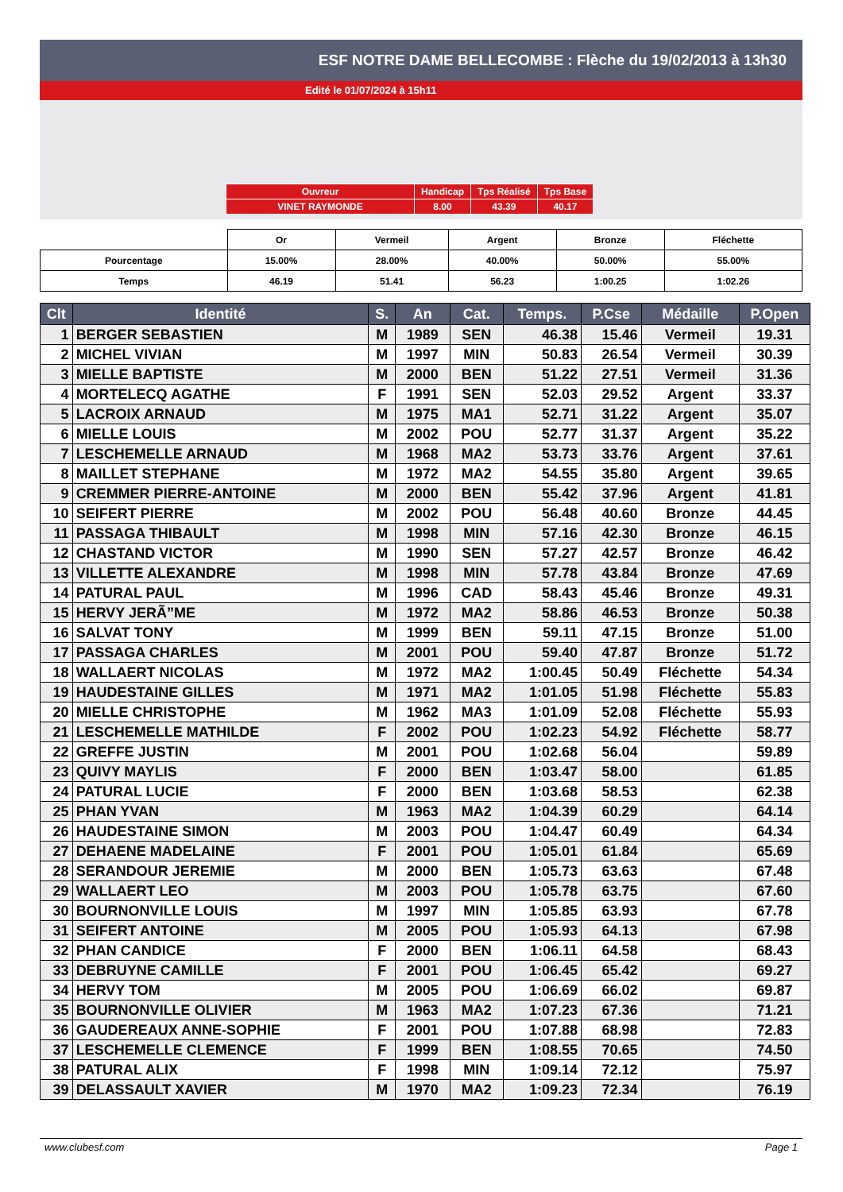ESF NOTRE DAME BELLECOMBE : Flèche du 19/02/2013 à 13h30
Edité le 01/07/2024 à 15h11
| Ouvreur | Handicap | Tps Réalisé | Tps Base |
| VINET RAYMONDE | 8.00 | 43.39 | 40.17 |
| | Or | Vermeil | Argent | Bronze | Fléchette |
| Pourcentage | 15.00% | 28.00% | 40.00% | 50.00% | 55.00% |
| Temps | 46.19 | 51.41 | 56.23 | 1:00.25 | 1:02.26 |
| Clt | Identité | S. | An | Cat. | Temps. | P.Cse | Médaille | P.Open |
| --- | --- | --- | --- | --- | --- | --- | --- | --- |
| 1 | BERGER SEBASTIEN | M | 1989 | SEN | 46.38 | 15.46 | Vermeil | 19.31 |
| 2 | MICHEL VIVIAN | M | 1997 | MIN | 50.83 | 26.54 | Vermeil | 30.39 |
| 3 | MIELLE BAPTISTE | M | 2000 | BEN | 51.22 | 27.51 | Vermeil | 31.36 |
| 4 | MORTELECQ AGATHE | F | 1991 | SEN | 52.03 | 29.52 | Argent | 33.37 |
| 5 | LACROIX ARNAUD | M | 1975 | MA1 | 52.71 | 31.22 | Argent | 35.07 |
| 6 | MIELLE LOUIS | M | 2002 | POU | 52.77 | 31.37 | Argent | 35.22 |
| 7 | LESCHEMELLE ARNAUD | M | 1968 | MA2 | 53.73 | 33.76 | Argent | 37.61 |
| 8 | MAILLET STEPHANE | M | 1972 | MA2 | 54.55 | 35.80 | Argent | 39.65 |
| 9 | CREMMER PIERRE-ANTOINE | M | 2000 | BEN | 55.42 | 37.96 | Argent | 41.81 |
| 10 | SEIFERT PIERRE | M | 2002 | POU | 56.48 | 40.60 | Bronze | 44.45 |
| 11 | PASSAGA THIBAULT | M | 1998 | MIN | 57.16 | 42.30 | Bronze | 46.15 |
| 12 | CHASTAND VICTOR | M | 1990 | SEN | 57.27 | 42.57 | Bronze | 46.42 |
| 13 | VILLETTE ALEXANDRE | M | 1998 | MIN | 57.78 | 43.84 | Bronze | 47.69 |
| 14 | PATURAL PAUL | M | 1996 | CAD | 58.43 | 45.46 | Bronze | 49.31 |
| 15 | HERVY JERÃ”ME | M | 1972 | MA2 | 58.86 | 46.53 | Bronze | 50.38 |
| 16 | SALVAT TONY | M | 1999 | BEN | 59.11 | 47.15 | Bronze | 51.00 |
| 17 | PASSAGA CHARLES | M | 2001 | POU | 59.40 | 47.87 | Bronze | 51.72 |
| 18 | WALLAERT NICOLAS | M | 1972 | MA2 | 1:00.45 | 50.49 | Fléchette | 54.34 |
| 19 | HAUDESTAINE GILLES | M | 1971 | MA2 | 1:01.05 | 51.98 | Fléchette | 55.83 |
| 20 | MIELLE CHRISTOPHE | M | 1962 | MA3 | 1:01.09 | 52.08 | Fléchette | 55.93 |
| 21 | LESCHEMELLE MATHILDE | F | 2002 | POU | 1:02.23 | 54.92 | Fléchette | 58.77 |
| 22 | GREFFE JUSTIN | M | 2001 | POU | 1:02.68 | 56.04 | | 59.89 |
| 23 | QUIVY MAYLIS | F | 2000 | BEN | 1:03.47 | 58.00 | | 61.85 |
| 24 | PATURAL LUCIE | F | 2000 | BEN | 1:03.68 | 58.53 | | 62.38 |
| 25 | PHAN YVAN | M | 1963 | MA2 | 1:04.39 | 60.29 | | 64.14 |
| 26 | HAUDESTAINE SIMON | M | 2003 | POU | 1:04.47 | 60.49 | | 64.34 |
| 27 | DEHAENE MADELAINE | F | 2001 | POU | 1:05.01 | 61.84 | | 65.69 |
| 28 | SERANDOUR JEREMIE | M | 2000 | BEN | 1:05.73 | 63.63 | | 67.48 |
| 29 | WALLAERT LEO | M | 2003 | POU | 1:05.78 | 63.75 | | 67.60 |
| 30 | BOURNONVILLE LOUIS | M | 1997 | MIN | 1:05.85 | 63.93 | | 67.78 |
| 31 | SEIFERT ANTOINE | M | 2005 | POU | 1:05.93 | 64.13 | | 67.98 |
| 32 | PHAN CANDICE | F | 2000 | BEN | 1:06.11 | 64.58 | | 68.43 |
| 33 | DEBRUYNE CAMILLE | F | 2001 | POU | 1:06.45 | 65.42 | | 69.27 |
| 34 | HERVY TOM | M | 2005 | POU | 1:06.69 | 66.02 | | 69.87 |
| 35 | BOURNONVILLE OLIVIER | M | 1963 | MA2 | 1:07.23 | 67.36 | | 71.21 |
| 36 | GAUDEREAUX ANNE-SOPHIE | F | 2001 | POU | 1:07.88 | 68.98 | | 72.83 |
| 37 | LESCHEMELLE CLEMENCE | F | 1999 | BEN | 1:08.55 | 70.65 | | 74.50 |
| 38 | PATURAL ALIX | F | 1998 | MIN | 1:09.14 | 72.12 | | 75.97 |
| 39 | DELASSAULT XAVIER | M | 1970 | MA2 | 1:09.23 | 72.34 | | 76.19 |
www.clubesf.com Page 1